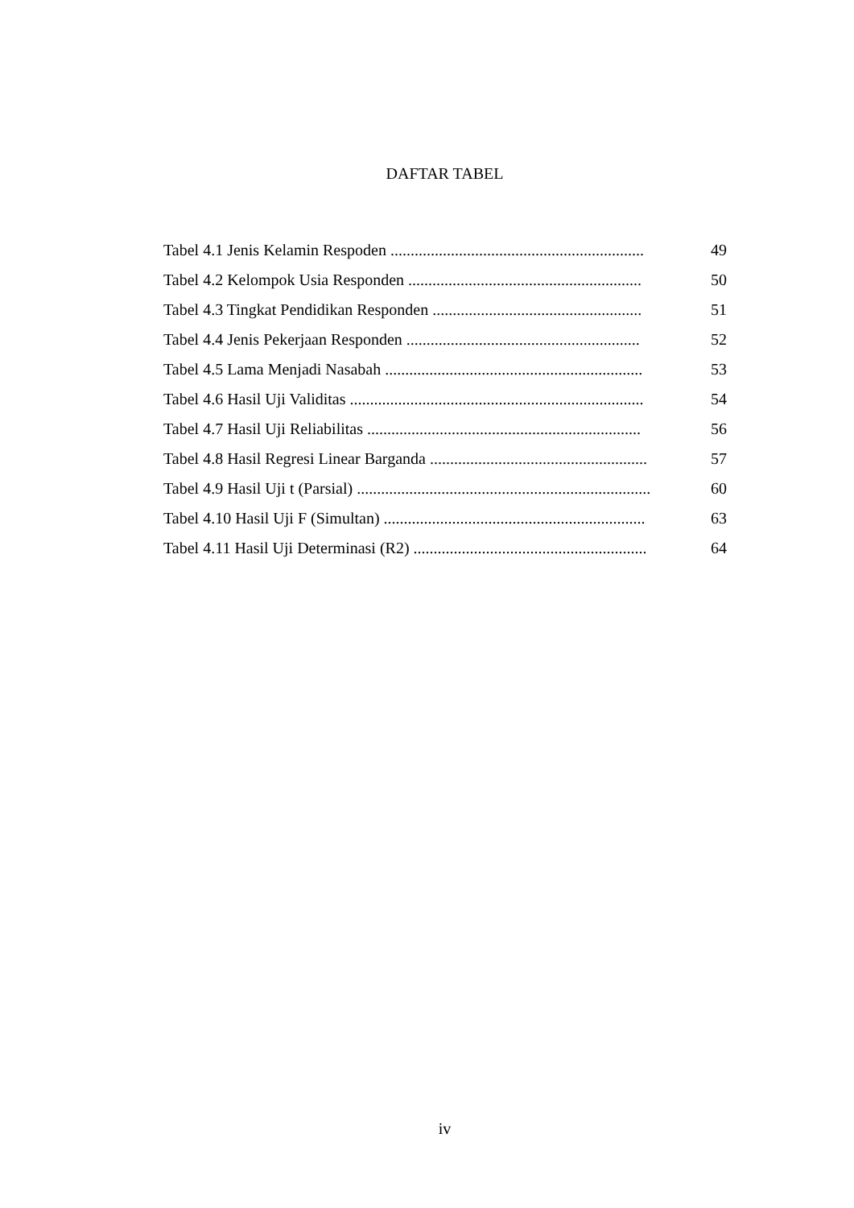DAFTAR TABEL
Tabel 4.1 Jenis Kelamin Respoden ............................................................... 49
Tabel 4.2 Kelompok Usia Responden .......................................................... 50
Tabel 4.3 Tingkat Pendidikan Responden .................................................... 51
Tabel 4.4 Jenis Pekerjaan Responden .......................................................... 52
Tabel 4.5 Lama Menjadi Nasabah ................................................................ 53
Tabel 4.6 Hasil Uji Validitas ......................................................................... 54
Tabel 4.7 Hasil Uji Reliabilitas .................................................................... 56
Tabel 4.8 Hasil Regresi Linear Barganda ...................................................... 57
Tabel 4.9 Hasil Uji t (Parsial) ......................................................................... 60
Tabel 4.10 Hasil Uji F (Simultan) ................................................................. 63
Tabel 4.11 Hasil Uji Determinasi (R2) .......................................................... 64
iv